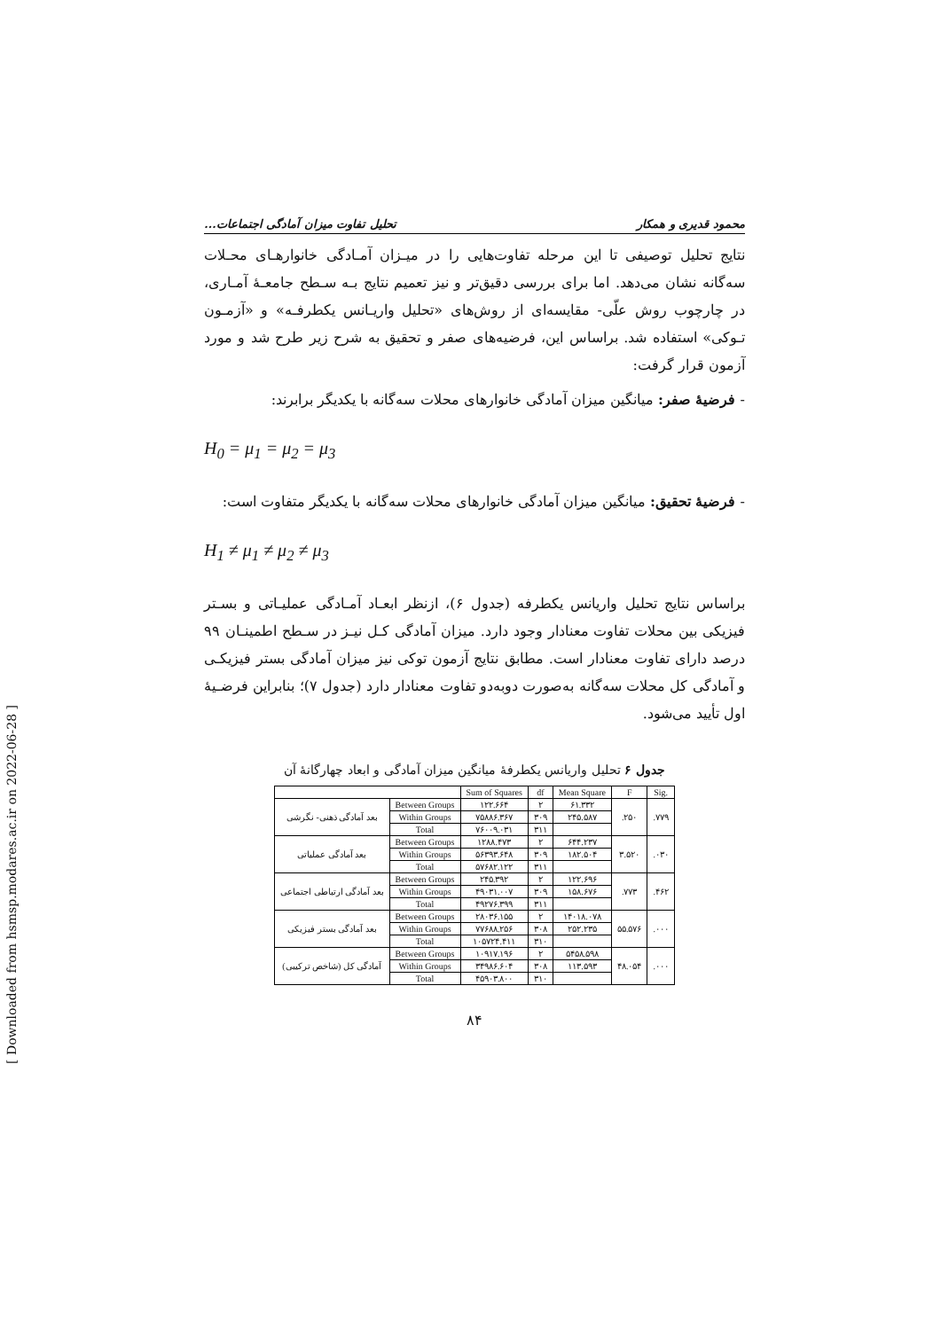محمود قدیری و همکار تحلیل تفاوت میزان آمادگی اجتماعات...
نتایج تحلیل توصیفی تا این مرحله تفاوت‌هایی را در میـزان آمـادگی خانوارهـای محـلات سه‌گانه نشان می‌دهد. اما برای بررسی دقیق‌تر و نیز تعمیم نتایج بـه سـطح جامعـهٔ آمـاری، در چارچوب روش علّی- مقایسه‌ای از روش‌های «تحلیل واریـانس یکطرفـه» و «آزمـون تـوکی» استفاده شد. براساس این، فرضیه‌های صفر و تحقیق به شرح زیر طرح شد و مورد آزمون قرار گرفت:
- فرضیهٔ صفر: میانگین میزان آمادگی خانوارهای محلات سه‌گانه با یکدیگر برابرند:
H<sub>0</sub> = μ<sub>1</sub> = μ<sub>2</sub> = μ<sub>3</sub>
- فرضیهٔ تحقیق: میانگین میزان آمادگی خانوارهای محلات سه‌گانه با یکدیگر متفاوت است:
H<sub>1</sub> ≠ μ<sub>1</sub> ≠ μ<sub>2</sub> ≠ μ<sub>3</sub>
براساس نتایج تحلیل واریانس یکطرفه (جدول ۶)، ازنظر ابعـاد آمـادگی عملیـاتی و بسـتر فیزیکی بین محلات تفاوت معنادار وجود دارد. میزان آمادگی کـل نیـز در سـطح اطمینـان ۹۹ درصد دارای تفاوت معنادار است. مطابق نتایج آزمون توکی نیز میزان آمادگی بستر فیزیکـی و آمادگی کل محلات سه‌گانه به‌صورت دوبه‌دو تفاوت معنادار دارد (جدول ۷)؛ بنابراین فرضـیهٔ اول تأیید می‌شود.
جدول ۶ تحلیل واریانس یکطرفهٔ میانگین میزان آمادگی و ابعاد چهارگانهٔ آن
| | | Sum of Squares | df | Mean Square | F | Sig. |
| --- | --- | --- | --- | --- | --- | --- |
| بعد آمادگی ذهنی- نگرشی | Between Groups | ۱۲۲.۶۶۴ | ۲ | ۶۱.۳۳۲ | .۲۵۰ | .۷۷۹ |
| | Within Groups | ۷۵۸۸۶.۳۶۷ | ۳۰۹ | ۲۴۵.۵۸۷ | | |
| | Total | ۷۶۰۰۹.۰۳۱ | ۳۱۱ | | | |
| بعد آمادگی عملیاتی | Between Groups | ۱۲۸۸.۴۷۳ | ۲ | ۶۴۴.۲۳۷ | ۳.۵۲۰ | .۰۳۰ |
| | Within Groups | ۵۶۳۹۳.۶۴۸ | ۳۰۹ | ۱۸۲.۵۰۴ | | |
| | Total | ۵۷۶۸۲.۱۲۲ | ۳۱۱ | | | |
| بعد آمادگی ارتباطی اجتماعی | Between Groups | ۲۴۵.۳۹۲ | ۲ | ۱۲۲.۶۹۶ | .۷۷۳ | .۴۶۲ |
| | Within Groups | ۴۹۰۳۱.۰۰۷ | ۳۰۹ | ۱۵۸.۶۷۶ | | |
| | Total | ۴۹۲۷۶.۳۹۹ | ۳۱۱ | | | |
| بعد آمادگی بستر فیزیکی | Between Groups | ۲۸۰۳۶.۱۵۵ | ۲ | ۱۴۰۱۸.۰۷۸ | ۵۵.۵۷۶ | .۰۰۰ |
| | Within Groups | ۷۷۶۸۸.۲۵۶ | ۳۰۸ | ۲۵۲.۲۳۵ | | |
| | Total | ۱۰۵۷۲۴.۴۱۱ | ۳۱۰ | | | |
| آمادگی کل (شاخص ترکیبی) | Between Groups | ۱۰۹۱۷.۱۹۶ | ۲ | ۵۴۵۸.۵۹۸ | ۴۸.۰۵۴ | .۰۰۰ |
| | Within Groups | ۳۴۹۸۶.۶۰۴ | ۳۰۸ | ۱۱۳.۵۹۳ | | |
| | Total | ۴۵۹۰۳.۸۰۰ | ۳۱۰ | | | |
۸۴
[ Downloaded from hsmsp.modares.ac.ir on 2022-06-28 ]